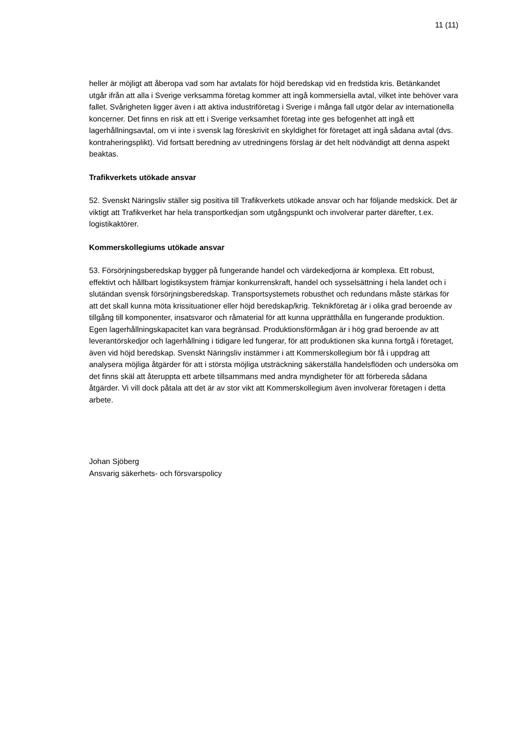11 (11)
heller är möjligt att åberopa vad som har avtalats för höjd beredskap vid en fredstida kris. Betänkandet utgår ifrån att alla i Sverige verksamma företag kommer att ingå kommersiella avtal, vilket inte behöver vara fallet. Svårigheten ligger även i att aktiva industriföretag i Sverige i många fall utgör delar av internationella koncerner. Det finns en risk att ett i Sverige verksamhet företag inte ges befogenhet att ingå ett lagerhållningsavtal, om vi inte i svensk lag föreskrivit en skyldighet för företaget att ingå sådana avtal (dvs. kontraheringsplikt). Vid fortsatt beredning av utredningens förslag är det helt nödvändigt att denna aspekt beaktas.
Trafikverkets utökade ansvar
52. Svenskt Näringsliv ställer sig positiva till Trafikverkets utökade ansvar och har följande medskick. Det är viktigt att Trafikverket har hela transportkedjan som utgångspunkt och involverar parter därefter, t.ex. logistikaktörer.
Kommerskollegiums utökade ansvar
53. Försörjningsberedskap bygger på fungerande handel och värdekedjorna är komplexa. Ett robust, effektivt och hållbart logistiksystem främjar konkurrenskraft, handel och sysselsättning i hela landet och i slutändan svensk försörjningsberedskap. Transportsystemets robusthet och redundans måste stärkas för att det skall kunna möta krissituationer eller höjd beredskap/krig. Teknikföretag är i olika grad beroende av tillgång till komponenter, insatsvaror och råmaterial för att kunna upprätthålla en fungerande produktion. Egen lagerhållningskapacitet kan vara begränsad. Produktionsförmågan är i hög grad beroende av att leverantörskedjor och lagerhållning i tidigare led fungerar, för att produktionen ska kunna fortgå i företaget, även vid höjd beredskap. Svenskt Näringsliv instämmer i att Kommerskollegium bör få i uppdrag att analysera möjliga åtgärder för att i största möjliga utsträckning säkerställa handelsflöden och undersöka om det finns skäl att återuppta ett arbete tillsammans med andra myndigheter för att förbereda sådana åtgärder. Vi vill dock påtala att det är av stor vikt att Kommerskollegium även involverar företagen i detta arbete.
Johan Sjöberg
Ansvarig säkerhets- och försvarspolicy